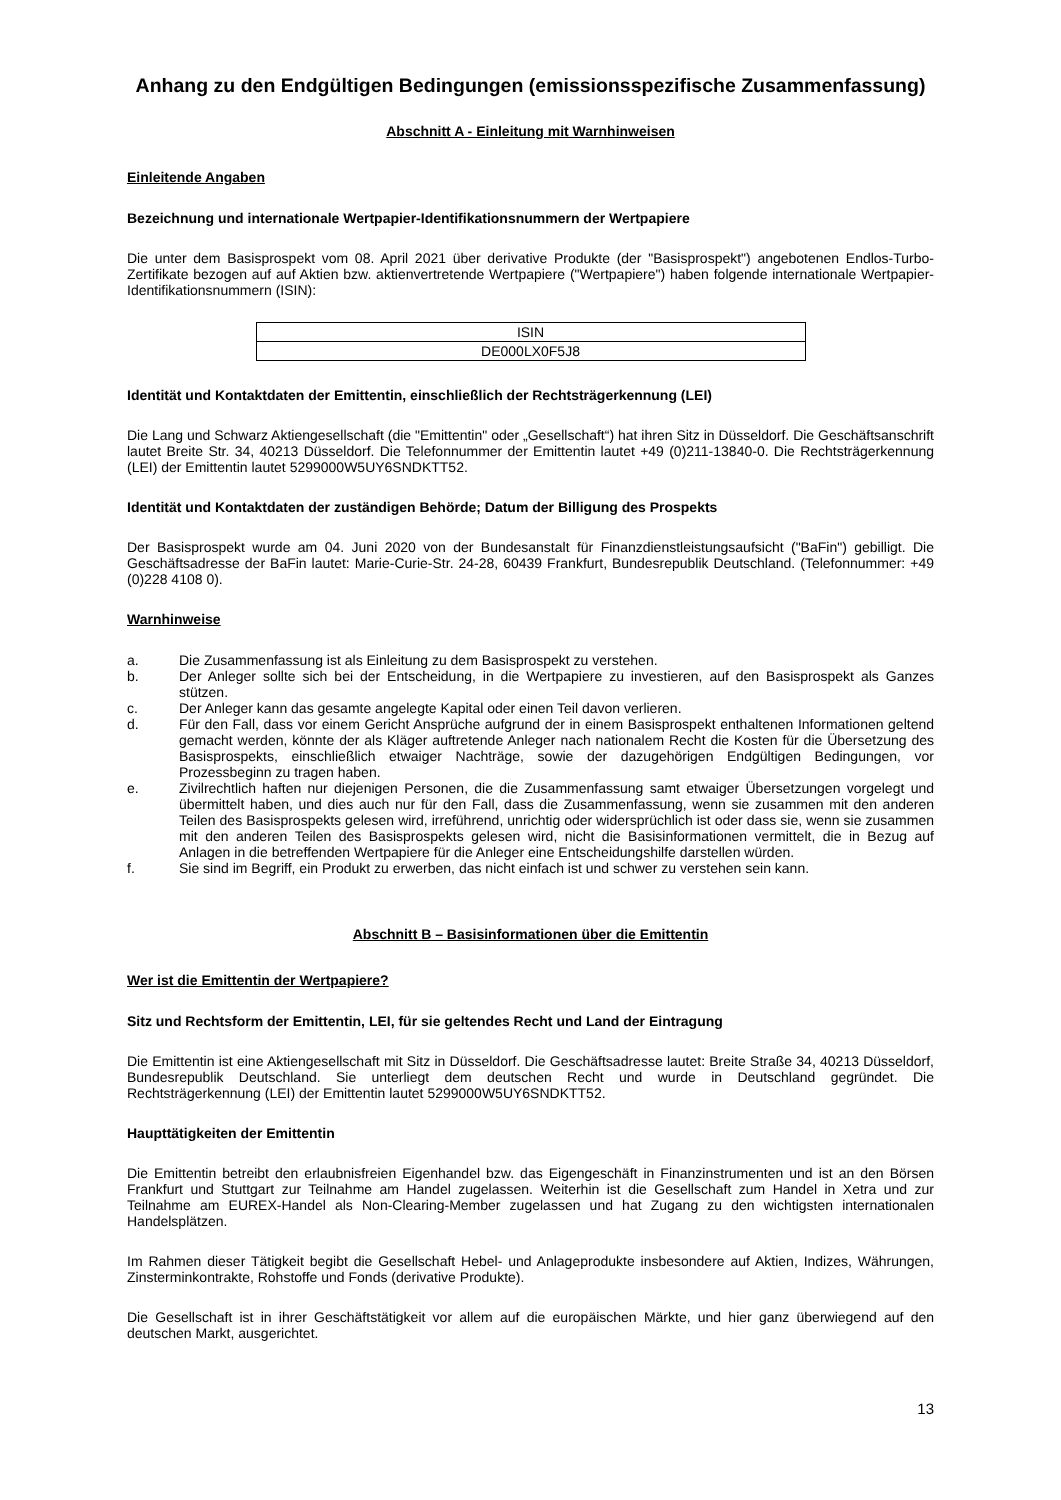Anhang zu den Endgültigen Bedingungen (emissionsspezifische Zusammenfassung)
Abschnitt A - Einleitung mit Warnhinweisen
Einleitende Angaben
Bezeichnung und internationale Wertpapier-Identifikationsnummern der Wertpapiere
Die unter dem Basisprospekt vom 08. April 2021 über derivative Produkte (der "Basisprospekt") angebotenen Endlos-Turbo-Zertifikate bezogen auf auf Aktien bzw. aktienvertretende Wertpapiere ("Wertpapiere") haben folgende internationale Wertpapier-Identifikationsnummern (ISIN):
| ISIN |
| --- |
| DE000LX0F5J8 |
Identität und Kontaktdaten der Emittentin, einschließlich der Rechtsträgerkennung (LEI)
Die Lang und Schwarz Aktiengesellschaft (die "Emittentin" oder „Gesellschaft“) hat ihren Sitz in Düsseldorf. Die Geschäftsanschrift lautet Breite Str. 34, 40213 Düsseldorf. Die Telefonnummer der Emittentin lautet +49 (0)211-13840-0. Die Rechtsträgerkennung (LEI) der Emittentin lautet 5299000W5UY6SNDKTT52.
Identität und Kontaktdaten der zuständigen Behörde; Datum der Billigung des Prospekts
Der Basisprospekt wurde am 04. Juni 2020 von der Bundesanstalt für Finanzdienstleistungsaufsicht ("BaFin") gebilligt. Die Geschäftsadresse der BaFin lautet: Marie-Curie-Str. 24-28, 60439 Frankfurt, Bundesrepublik Deutschland. (Telefonnummer: +49 (0)228 4108 0).
Warnhinweise
a. Die Zusammenfassung ist als Einleitung zu dem Basisprospekt zu verstehen.
b. Der Anleger sollte sich bei der Entscheidung, in die Wertpapiere zu investieren, auf den Basisprospekt als Ganzes stützen.
c. Der Anleger kann das gesamte angelegte Kapital oder einen Teil davon verlieren.
d. Für den Fall, dass vor einem Gericht Ansprüche aufgrund der in einem Basisprospekt enthaltenen Informationen geltend gemacht werden, könnte der als Kläger auftretende Anleger nach nationalem Recht die Kosten für die Übersetzung des Basisprospekts, einschließlich etwaiger Nachträge, sowie der dazugehörigen Endgültigen Bedingungen, vor Prozessbeginn zu tragen haben.
e. Zivilrechtlich haften nur diejenigen Personen, die die Zusammenfassung samt etwaiger Übersetzungen vorgelegt und übermittelt haben, und dies auch nur für den Fall, dass die Zusammenfassung, wenn sie zusammen mit den anderen Teilen des Basisprospekts gelesen wird, irreführend, unrichtig oder widersprüchlich ist oder dass sie, wenn sie zusammen mit den anderen Teilen des Basisprospekts gelesen wird, nicht die Basisinformationen vermittelt, die in Bezug auf Anlagen in die betreffenden Wertpapiere für die Anleger eine Entscheidungshilfe darstellen würden.
f. Sie sind im Begriff, ein Produkt zu erwerben, das nicht einfach ist und schwer zu verstehen sein kann.
Abschnitt B – Basisinformationen über die Emittentin
Wer ist die Emittentin der Wertpapiere?
Sitz und Rechtsform der Emittentin, LEI, für sie geltendes Recht und Land der Eintragung
Die Emittentin ist eine Aktiengesellschaft mit Sitz in Düsseldorf. Die Geschäftsadresse lautet: Breite Straße 34, 40213 Düsseldorf, Bundesrepublik Deutschland. Sie unterliegt dem deutschen Recht und wurde in Deutschland gegründet. Die Rechtsträgerkennung (LEI) der Emittentin lautet 5299000W5UY6SNDKTT52.
Haupttätigkeiten der Emittentin
Die Emittentin betreibt den erlaubnisfreien Eigenhandel bzw. das Eigengeschäft in Finanzinstrumenten und ist an den Börsen Frankfurt und Stuttgart zur Teilnahme am Handel zugelassen. Weiterhin ist die Gesellschaft zum Handel in Xetra und zur Teilnahme am EUREX-Handel als Non-Clearing-Member zugelassen und hat Zugang zu den wichtigsten internationalen Handelsplätzen.
Im Rahmen dieser Tätigkeit begibt die Gesellschaft Hebel- und Anlageprodukte insbesondere auf Aktien, Indizes, Währungen, Zinsterminkontrakte, Rohstoffe und Fonds (derivative Produkte).
Die Gesellschaft ist in ihrer Geschäftstätigkeit vor allem auf die europäischen Märkte, und hier ganz überwiegend auf den deutschen Markt, ausgerichtet.
13